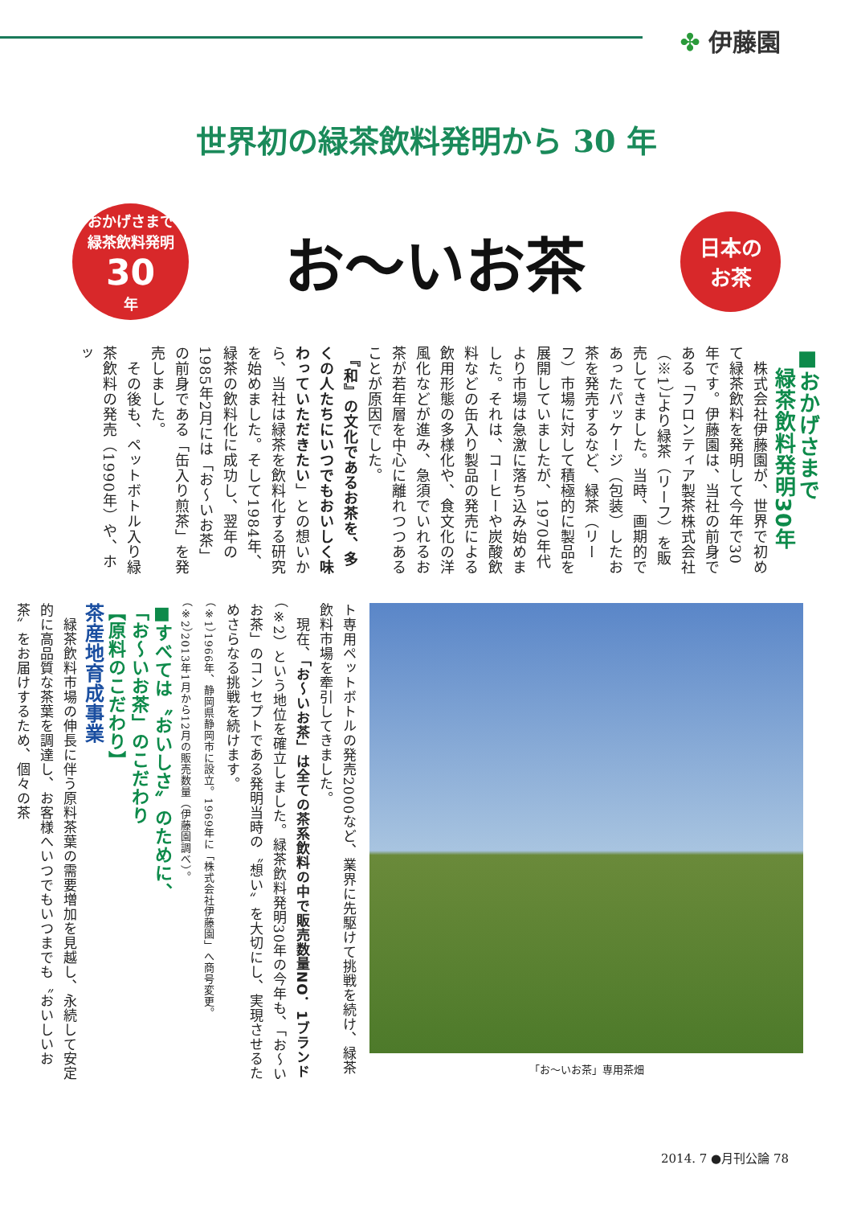✤ 伊藤園
世界初の緑茶飲料発明から 30 年
おかげさまで
緑茶飲料発明
30
年
お〜いお茶
日本の
お茶
■おかげさまで
　緑茶飲料発明30年
　株式会社伊藤園が、世界で初めて緑茶飲料を発明して今年で30年です。伊藤園は、当社の前身である「フロンティア製茶株式会社（※1）」より緑茶（リーフ）を販売してきました。当時、画期的であったパッケージ（包装）したお茶を発売するなど、緑茶（リーフ）市場に対して積極的に製品を展開していましたが、1970年代より市場は急激に落ち込み始めました。それは、コーヒーや炭酸飲料などの缶入り製品の発売による飲用形態の多様化や、食文化の洋風化などが進み、急須でいれるお茶が若年層を中心に離れつつあることが原因でした。
　『和』の文化であるお茶を、多くの人たちにいつでもおいしく味わっていただきたい」との想いから、当社は緑茶を飲料化する研究を始めました。そして1984年、緑茶の飲料化に成功し、翌年の1985年2月には「お〜いお茶」の前身である「缶入り煎茶」を発売しました。
　その後も、ペットボトル入り緑茶飲料の発売（1990年）や、ホッ
「お〜いお茶」専用茶畑
ト専用ペットボトルの発売2000など、業界に先駆けて挑戦を続け、緑茶飲料市場を牽引してきました。
　現在、「お〜いお茶」は全ての茶系飲料の中で販売数量NO．1ブランド（※2）という地位を確立しました。緑茶飲料発明30年の今年も、「お〜いお茶」のコンセプトである発明当時の〝想い〟を大切にし、実現させるためさらなる挑戦を続けます。
（※1）1966年、静岡県静岡市に設立。1969年に「株式会社伊藤園」へ商号変更。
（※2）2013年1月から12月の販売数量（伊藤園調べ）。
■すべては〝おいしさ〟のために、
「お〜いお茶」のこだわり
【原料のこだわり】
茶産地育成事業
　緑茶飲料市場の伸長に伴う原料茶葉の需要増加を見越し、永続して安定的に高品質な茶葉を調達し、お客様へいつでもいつまでも〝おいしいお茶〟をお届けするため、個々の茶
2014. 7 ●月刊公論 78